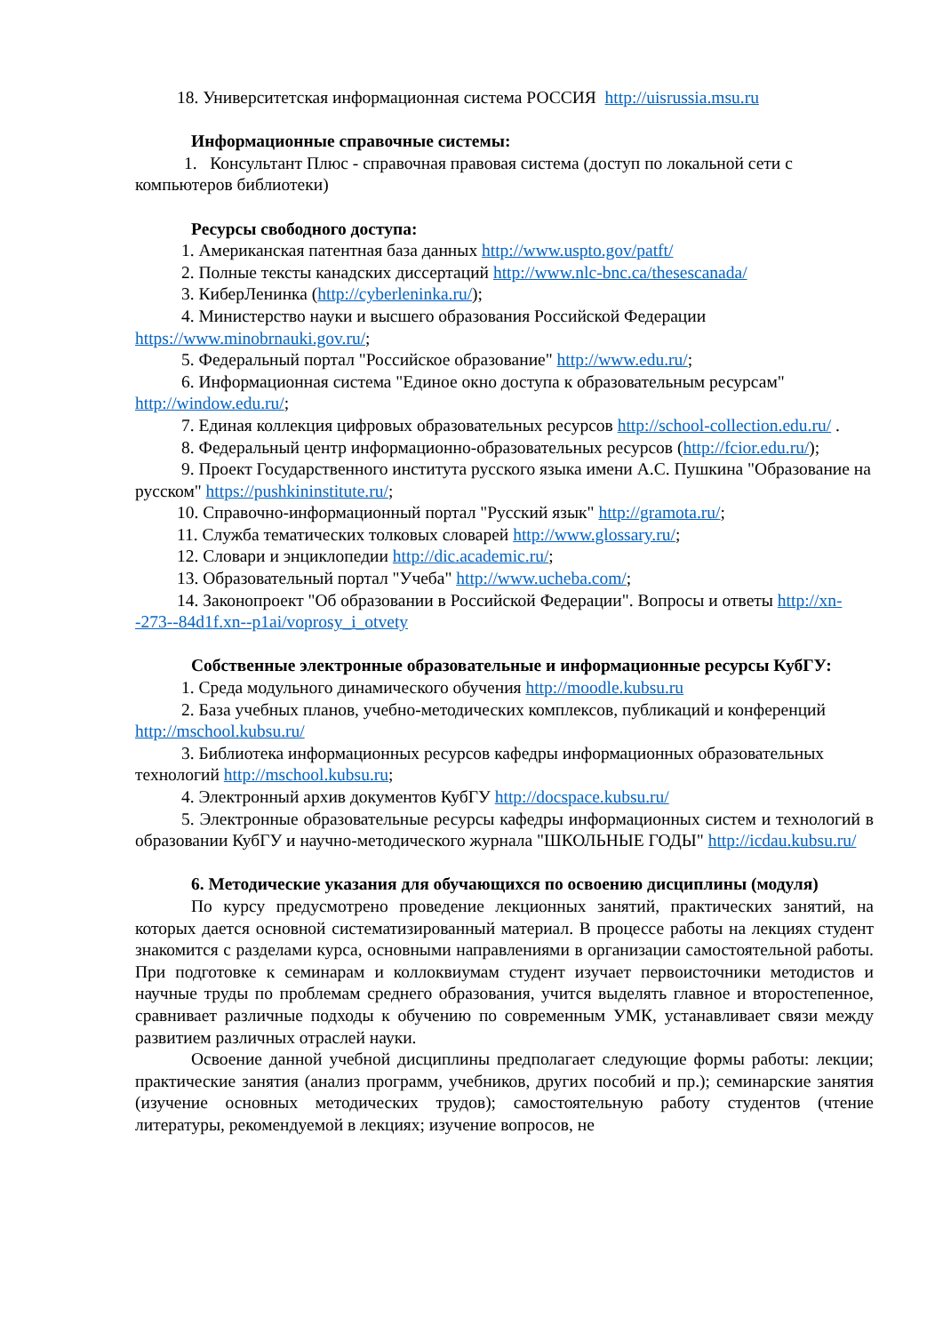18. Университетская информационная система РОССИЯ http://uisrussia.msu.ru
Информационные справочные системы:
1. Консультант Плюс - справочная правовая система (доступ по локальной сети с компьютеров библиотеки)
Ресурсы свободного доступа:
1. Американская патентная база данных http://www.uspto.gov/patft/
2. Полные тексты канадских диссертаций http://www.nlc-bnc.ca/thesescanada/
3. КиберЛенинка (http://cyberleninka.ru/);
4. Министерство науки и высшего образования Российской Федерации https://www.minobrnauki.gov.ru/;
5. Федеральный портал "Российское образование" http://www.edu.ru/;
6. Информационная система "Единое окно доступа к образовательным ресурсам" http://window.edu.ru/;
7. Единая коллекция цифровых образовательных ресурсов http://school-collection.edu.ru/ .
8. Федеральный центр информационно-образовательных ресурсов (http://fcior.edu.ru/);
9. Проект Государственного института русского языка имени А.С. Пушкина "Образование на русском" https://pushkininstitute.ru/;
10. Справочно-информационный портал "Русский язык" http://gramota.ru/;
11. Служба тематических толковых словарей http://www.glossary.ru/;
12. Словари и энциклопедии http://dic.academic.ru/;
13. Образовательный портал "Учеба" http://www.ucheba.com/;
14. Законопроект "Об образовании в Российской Федерации". Вопросы и ответы http://xn--273--84d1f.xn--p1ai/voprosy_i_otvety
Собственные электронные образовательные и информационные ресурсы КубГУ:
1. Среда модульного динамического обучения http://moodle.kubsu.ru
2. База учебных планов, учебно-методических комплексов, публикаций и конференций http://mschool.kubsu.ru/
3. Библиотека информационных ресурсов кафедры информационных образовательных технологий http://mschool.kubsu.ru;
4. Электронный архив документов КубГУ http://docspace.kubsu.ru/
5. Электронные образовательные ресурсы кафедры информационных систем и технологий в образовании КубГУ и научно-методического журнала "ШКОЛЬНЫЕ ГОДЫ" http://icdau.kubsu.ru/
6. Методические указания для обучающихся по освоению дисциплины (модуля)
По курсу предусмотрено проведение лекционных занятий, практических занятий, на которых дается основной систематизированный материал. В процессе работы на лекциях студент знакомится с разделами курса, основными направлениями в организации самостоятельной работы. При подготовке к семинарам и коллоквиумам студент изучает первоисточники методистов и научные труды по проблемам среднего образования, учится выделять главное и второстепенное, сравнивает различные подходы к обучению по современным УМК, устанавливает связи между развитием различных отраслей науки.
Освоение данной учебной дисциплины предполагает следующие формы работы: лекции; практические занятия (анализ программ, учебников, других пособий и пр.); семинарские занятия (изучение основных методических трудов); самостоятельную работу студентов (чтение литературы, рекомендуемой в лекциях; изучение вопросов, не